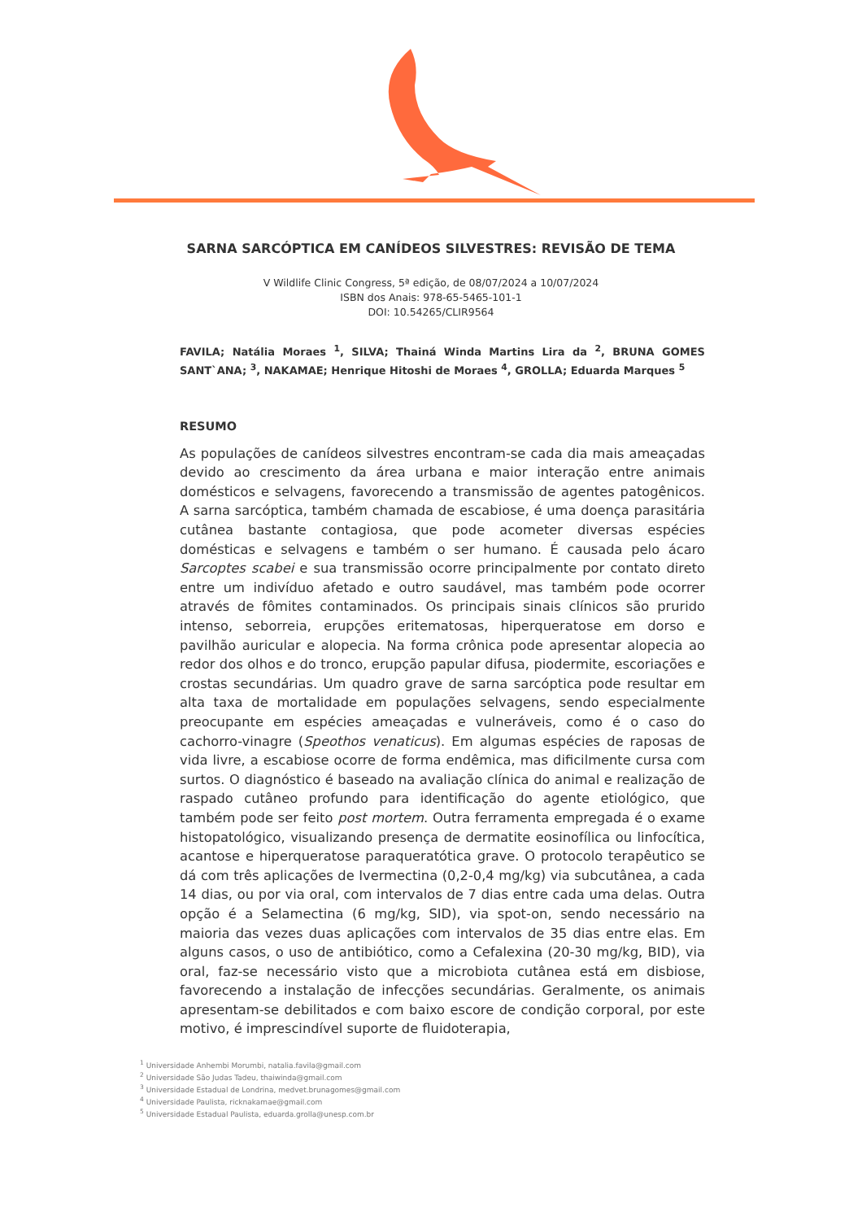SARNA SARCÓPTICA EM CANÍDEOS SILVESTRES: REVISÃO DE TEMA
V Wildlife Clinic Congress, 5ª edição, de 08/07/2024 a 10/07/2024
ISBN dos Anais: 978-65-5465-101-1
DOI: 10.54265/CLIR9564
FAVILA; Natália Moraes <sup>1</sup>, SILVA; Thainá Winda Martins Lira da <sup>2</sup>, BRUNA GOMES SANT`ANA; <sup>3</sup>, NAKAMAE; Henrique Hitoshi de Moraes <sup>4</sup>, GROLLA; Eduarda Marques <sup>5</sup>
RESUMO
As populações de canídeos silvestres encontram-se cada dia mais ameaçadas devido ao crescimento da área urbana e maior interação entre animais domésticos e selvagens, favorecendo a transmissão de agentes patogênicos. A sarna sarcóptica, também chamada de escabiose, é uma doença parasitária cutânea bastante contagiosa, que pode acometer diversas espécies domésticas e selvagens e também o ser humano. É causada pelo ácaro Sarcoptes scabei e sua transmissão ocorre principalmente por contato direto entre um indivíduo afetado e outro saudável, mas também pode ocorrer através de fômites contaminados. Os principais sinais clínicos são prurido intenso, seborreia, erupções eritematosas, hiperqueratose em dorso e pavilhão auricular e alopecia. Na forma crônica pode apresentar alopecia ao redor dos olhos e do tronco, erupção papular difusa, piodermite, escoriações e crostas secundárias. Um quadro grave de sarna sarcóptica pode resultar em alta taxa de mortalidade em populações selvagens, sendo especialmente preocupante em espécies ameaçadas e vulneráveis, como é o caso do cachorro-vinagre (Speothos venaticus). Em algumas espécies de raposas de vida livre, a escabiose ocorre de forma endêmica, mas dificilmente cursa com surtos. O diagnóstico é baseado na avaliação clínica do animal e realização de raspado cutâneo profundo para identificação do agente etiológico, que também pode ser feito post mortem. Outra ferramenta empregada é o exame histopatológico, visualizando presença de dermatite eosinofílica ou linfocítica, acantose e hiperqueratose paraqueratótica grave. O protocolo terapêutico se dá com três aplicações de Ivermectina (0,2-0,4 mg/kg) via subcutânea, a cada 14 dias, ou por via oral, com intervalos de 7 dias entre cada uma delas. Outra opção é a Selamectina (6 mg/kg, SID), via spot-on, sendo necessário na maioria das vezes duas aplicações com intervalos de 35 dias entre elas. Em alguns casos, o uso de antibiótico, como a Cefalexina (20-30 mg/kg, BID), via oral, faz-se necessário visto que a microbiota cutânea está em disbiose, favorecendo a instalação de infecções secundárias. Geralmente, os animais apresentam-se debilitados e com baixo escore de condição corporal, por este motivo, é imprescindível suporte de fluidoterapia,
<sup>1</sup> Universidade Anhembi Morumbi, natalia.favila@gmail.com
<sup>2</sup> Universidade São Judas Tadeu, thaiwinda@gmail.com
<sup>3</sup> Universidade Estadual de Londrina, medvet.brunagomes@gmail.com
<sup>4</sup> Universidade Paulista, ricknakamae@gmail.com
<sup>5</sup> Universidade Estadual Paulista, eduarda.grolla@unesp.com.br